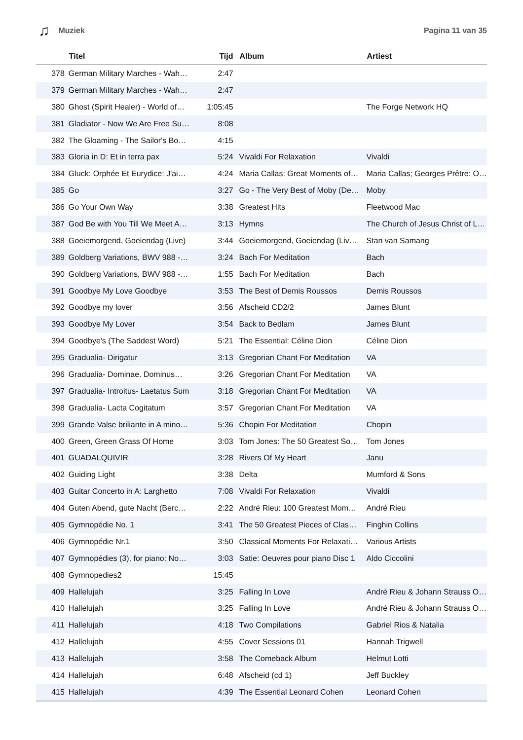♫ Muziek Pagina 11 van 35
| | Titel | Tijd | Album | Artiest |
| --- | --- | --- | --- | --- |
| 378 | German Military Marches - Wah… | 2:47 | | |
| 379 | German Military Marches - Wah… | 2:47 | | |
| 380 | Ghost (Spirit Healer) - World of… | 1:05:45 | | The Forge Network HQ |
| 381 | Gladiator - Now We Are Free Su… | 8:08 | | |
| 382 | The Gloaming - The Sailor's Bo… | 4:15 | | |
| 383 | Gloria in D: Et in terra pax | 5:24 | Vivaldi For Relaxation | Vivaldi |
| 384 | Gluck: Orphée Et Eurydice: J'ai… | 4:24 | Maria Callas: Great Moments of… | Maria Callas; Georges Prêtre: O… |
| 385 | Go | 3:27 | Go - The Very Best of Moby (De… | Moby |
| 386 | Go Your Own Way | 3:38 | Greatest Hits | Fleetwood Mac |
| 387 | God Be with You Till We Meet A… | 3:13 | Hymns | The Church of Jesus Christ of L… |
| 388 | Goeiemorgend, Goeiendag (Live) | 3:44 | Goeiemorgend, Goeiendag (Liv… | Stan van Samang |
| 389 | Goldberg Variations, BWV 988 -… | 3:24 | Bach For Meditation | Bach |
| 390 | Goldberg Variations, BWV 988 -… | 1:55 | Bach For Meditation | Bach |
| 391 | Goodbye My Love Goodbye | 3:53 | The Best of Demis Roussos | Demis Roussos |
| 392 | Goodbye my lover | 3:56 | Afscheid CD2/2 | James Blunt |
| 393 | Goodbye My Lover | 3:54 | Back to Bedlam | James Blunt |
| 394 | Goodbye's (The Saddest Word) | 5:21 | The Essential: Céline Dion | Céline Dion |
| 395 | Gradualia- Dirigatur | 3:13 | Gregorian Chant For Meditation | VA |
| 396 | Gradualia- Dominae. Dominus… | 3:26 | Gregorian Chant For Meditation | VA |
| 397 | Gradualia- Introitus- Laetatus Sum | 3:18 | Gregorian Chant For Meditation | VA |
| 398 | Gradualia- Lacta Cogitatum | 3:57 | Gregorian Chant For Meditation | VA |
| 399 | Grande Valse briliante in A mino… | 5:36 | Chopin For Meditation | Chopin |
| 400 | Green, Green Grass Of Home | 3:03 | Tom Jones: The 50 Greatest So… | Tom Jones |
| 401 | GUADALQUIVIR | 3:28 | Rivers Of My Heart | Janu |
| 402 | Guiding Light | 3:38 | Delta | Mumford & Sons |
| 403 | Guitar Concerto in A: Larghetto | 7:08 | Vivaldi For Relaxation | Vivaldi |
| 404 | Guten Abend, gute Nacht (Berc… | 2:22 | André Rieu: 100 Greatest Mom… | André Rieu |
| 405 | Gymnopédie No. 1 | 3:41 | The 50 Greatest Pieces of Clas… | Finghin Collins |
| 406 | Gymnopédie Nr.1 | 3:50 | Classical Moments For Relaxati… | Various Artists |
| 407 | Gymnopédies (3), for piano: No… | 3:03 | Satie: Oeuvres pour piano Disc 1 | Aldo Ciccolini |
| 408 | Gymnopedies2 | 15:45 | | |
| 409 | Hallelujah | 3:25 | Falling In Love | André Rieu & Johann Strauss O… |
| 410 | Hallelujah | 3:25 | Falling In Love | André Rieu & Johann Strauss O… |
| 411 | Hallelujah | 4:18 | Two Compilations | Gabriel Rios & Natalia |
| 412 | Hallelujah | 4:55 | Cover Sessions 01 | Hannah Trigwell |
| 413 | Hallelujah | 3:58 | The Comeback Album | Helmut Lotti |
| 414 | Hallelujah | 6:48 | Afscheid (cd 1) | Jeff Buckley |
| 415 | Hallelujah | 4:39 | The Essential Leonard Cohen | Leonard Cohen |